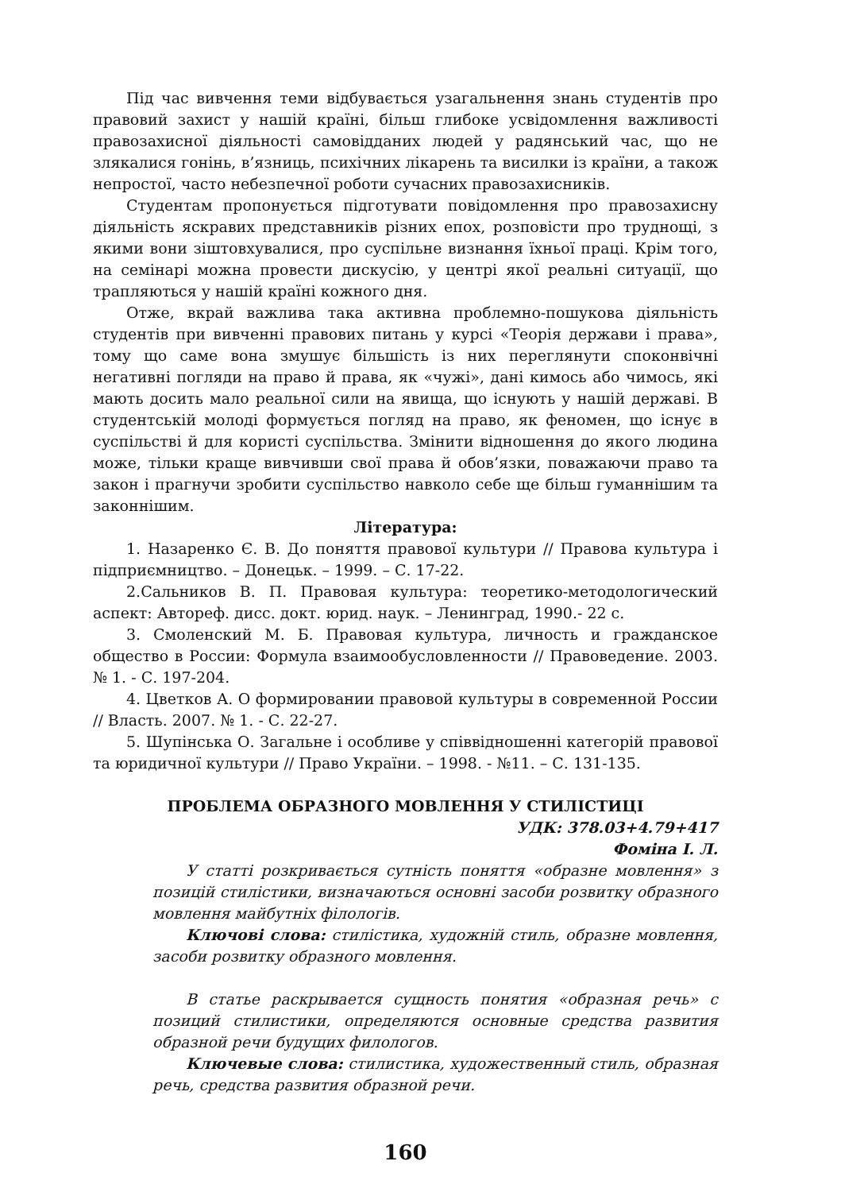Під час вивчення теми відбувається узагальнення знань студентів про правовий захист у нашій країні, більш глибоке усвідомлення важливості правозахисної діяльності самовідданих людей у радянський час, що не злякалися гонінь, в’язниць, психічних лікарень та висилки із країни, а також непростої, часто небезпечної роботи сучасних правозахисників.
Студентам пропонується підготувати повідомлення про правозахисну діяльність яскравих представників різних епох, розповісти про труднощі, з якими вони зіштовхувалися, про суспільне визнання їхньої праці. Крім того, на семінарі можна провести дискусію, у центрі якої реальні ситуації, що трапляються у нашій країні кожного дня.
Отже, вкрай важлива така активна проблемно-пошукова діяльність студентів при вивченні правових питань у курсі «Теорія держави і права», тому що саме вона змушує більшість із них переглянути споконвічні негативні погляди на право й права, як «чужі», дані кимось або чимось, які мають досить мало реальної сили на явища, що існують у нашій державі. В студентській молоді формується погляд на право, як феномен, що існує в суспільстві й для користі суспільства. Змінити відношення до якого людина може, тільки краще вивчивши свої права й обов’язки, поважаючи право та закон і прагнучи зробити суспільство навколо себе ще більш гуманнішим та законнішим.
Література:
1. Назаренко Є. В. До поняття правової культури // Правова культура і підприємництво. – Донецьк. – 1999. – С. 17-22.
2.Сальников В. П. Правовая культура: теоретико-методологический аспект: Автореф. дисс. докт. юрид. наук. – Ленинград, 1990.- 22 с.
3. Смоленский М. Б. Правовая культура, личность и гражданское общество в России: Формула взаимообусловленности // Правоведение. 2003. № 1. - С. 197-204.
4. Цветков А. О формировании правовой культуры в современной России // Власть. 2007. № 1. - С. 22-27.
5. Шупінська О. Загальне і особливе у співвідношенні категорій правової та юридичної культури // Право України. – 1998. - №11. – С. 131-135.
ПРОБЛЕМА ОБРАЗНОГО МОВЛЕННЯ У СТИЛІСТИЦІ
УДК: 378.03+4.79+417
Фоміна І. Л.
У статті розкривається сутність поняття «образне мовлення» з позицій стилістики, визначаються основні засоби розвитку образного мовлення майбутніх філологів.
Ключові слова: стилістика, художній стиль, образне мовлення, засоби розвитку образного мовлення.
В статье раскрывается сущность понятия «образная речь» с позиций стилистики, определяются основные средства развития образной речи будущих филологов.
Ключевые слова: стилистика, художественный стиль, образная речь, средства развития образной речи.
160